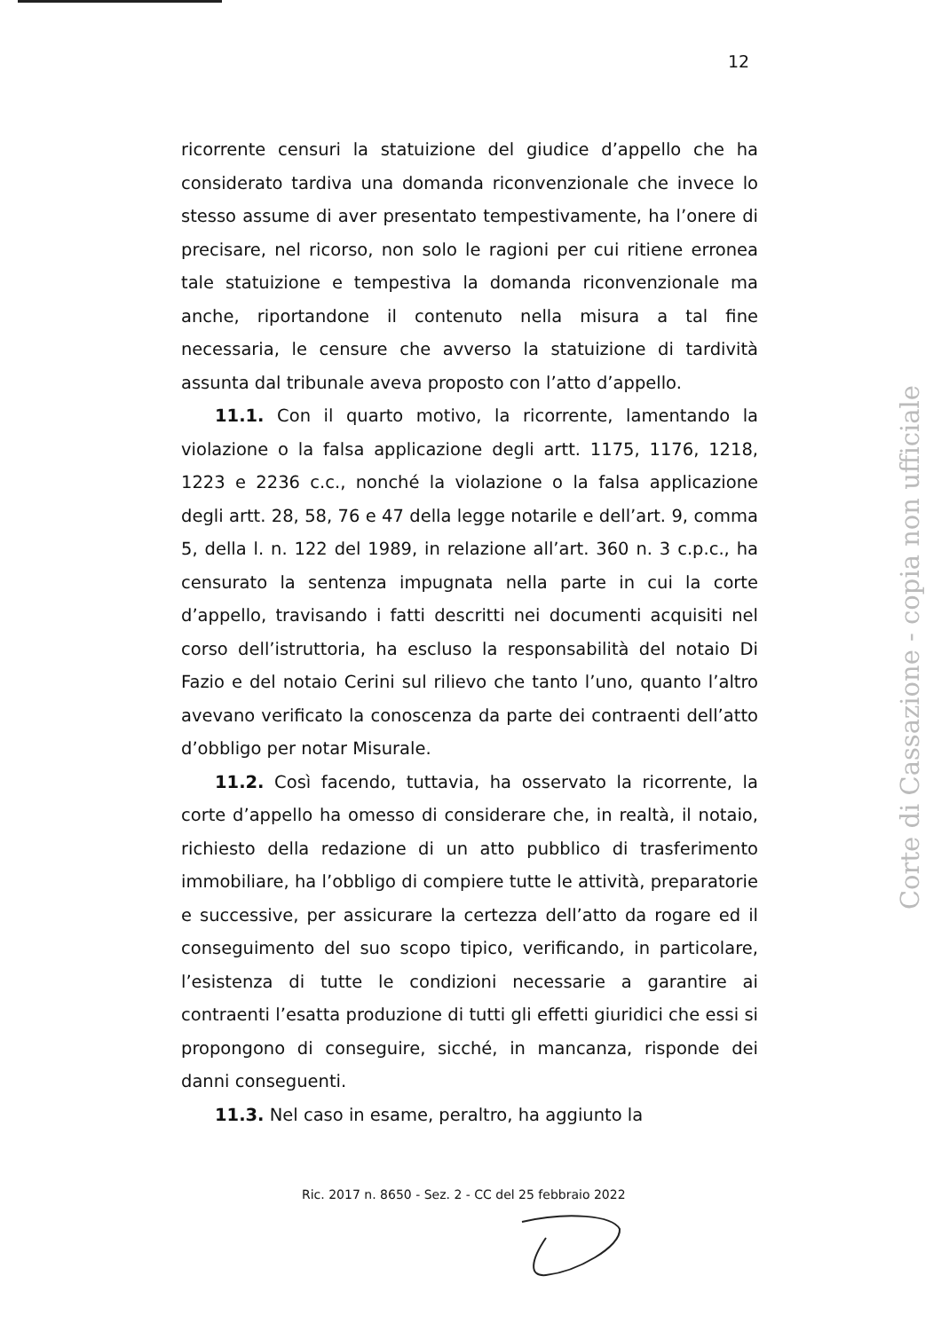12
ricorrente censuri la statuizione del giudice d’appello che ha considerato tardiva una domanda riconvenzionale che invece lo stesso assume di aver presentato tempestivamente, ha l’onere di precisare, nel ricorso, non solo le ragioni per cui ritiene erronea tale statuizione e tempestiva la domanda riconvenzionale ma anche, riportandone il contenuto nella misura a tal fine necessaria, le censure che avverso la statuizione di tardività assunta dal tribunale aveva proposto con l’atto d’appello.
11.1. Con il quarto motivo, la ricorrente, lamentando la violazione o la falsa applicazione degli artt. 1175, 1176, 1218, 1223 e 2236 c.c., nonché la violazione o la falsa applicazione degli artt. 28, 58, 76 e 47 della legge notarile e dell’art. 9, comma 5, della l. n. 122 del 1989, in relazione all’art. 360 n. 3 c.p.c., ha censurato la sentenza impugnata nella parte in cui la corte d’appello, travisando i fatti descritti nei documenti acquisiti nel corso dell’istruttoria, ha escluso la responsabilità del notaio Di Fazio e del notaio Cerini sul rilievo che tanto l’uno, quanto l’altro avevano verificato la conoscenza da parte dei contraenti dell’atto d’obbligo per notar Misurale.
11.2. Così facendo, tuttavia, ha osservato la ricorrente, la corte d’appello ha omesso di considerare che, in realtà, il notaio, richiesto della redazione di un atto pubblico di trasferimento immobiliare, ha l’obbligo di compiere tutte le attività, preparatorie e successive, per assicurare la certezza dell’atto da rogare ed il conseguimento del suo scopo tipico, verificando, in particolare, l’esistenza di tutte le condizioni necessarie a garantire ai contraenti l’esatta produzione di tutti gli effetti giuridici che essi si propongono di conseguire, sicché, in mancanza, risponde dei danni conseguenti.
11.3. Nel caso in esame, peraltro, ha aggiunto la
Ric. 2017 n. 8650 - Sez. 2 - CC del 25 febbraio 2022
Corte di Cassazione - copia non ufficiale